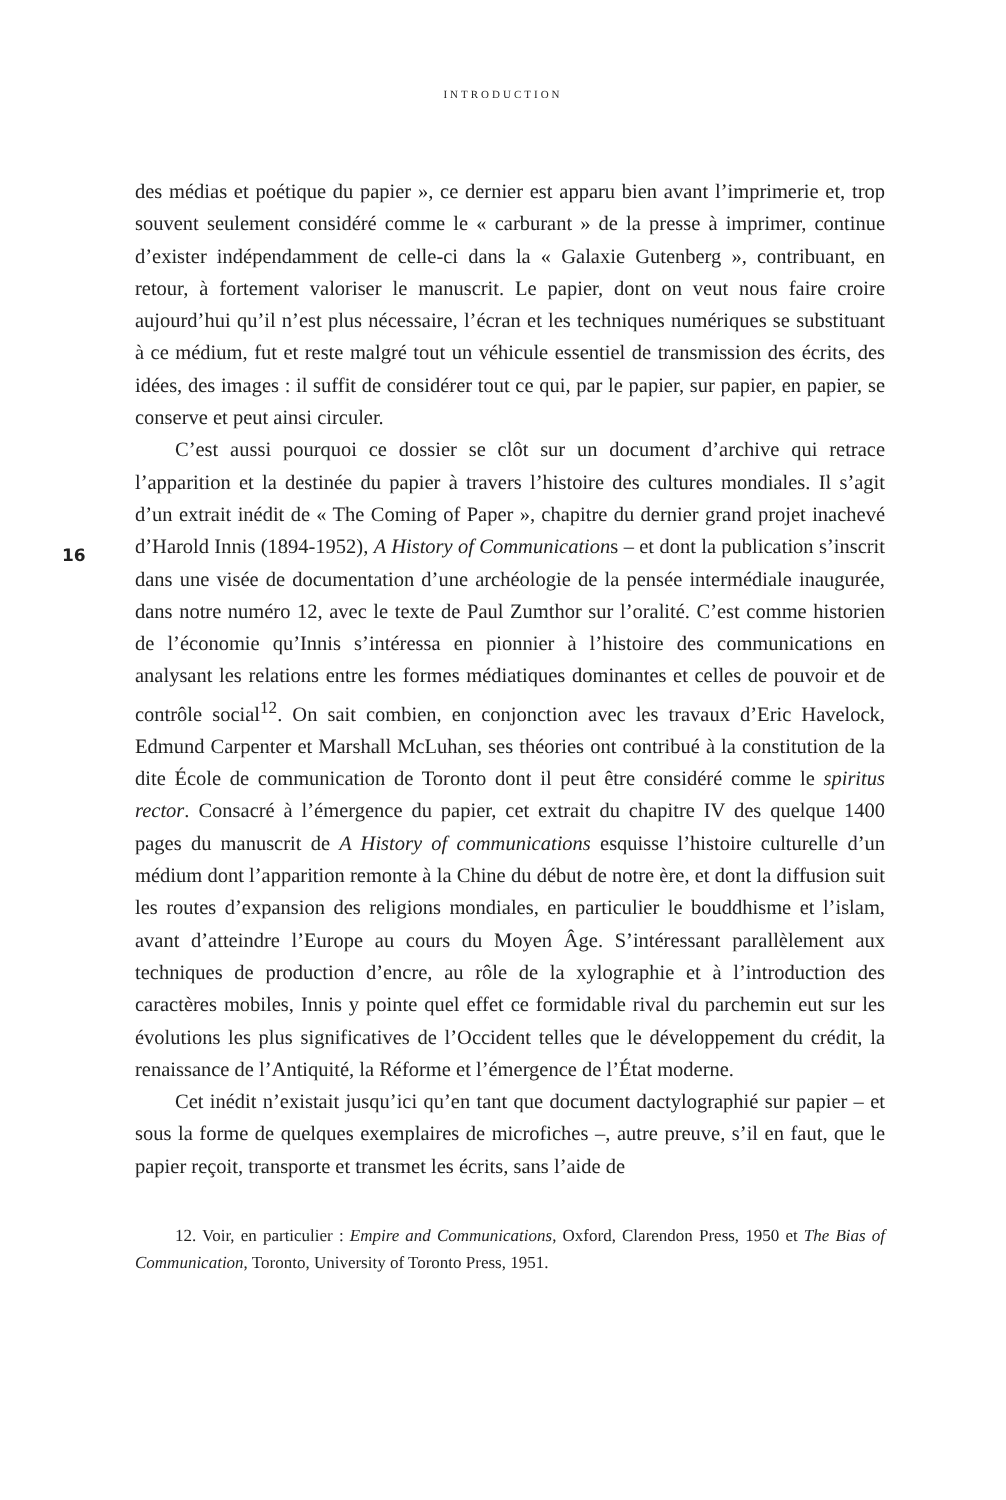INTRODUCTION
16
des médias et poétique du papier », ce dernier est apparu bien avant l’imprimerie et, trop souvent seulement considéré comme le « carburant » de la presse à imprimer, continue d’exister indépendamment de celle-ci dans la « Galaxie Gutenberg », contribuant, en retour, à fortement valoriser le manuscrit. Le papier, dont on veut nous faire croire aujourd’hui qu’il n’est plus nécessaire, l’écran et les techniques numériques se substituant à ce médium, fut et reste malgré tout un véhicule essentiel de transmission des écrits, des idées, des images : il suffit de considérer tout ce qui, par le papier, sur papier, en papier, se conserve et peut ainsi circuler.
C’est aussi pourquoi ce dossier se clôt sur un document d’archive qui retrace l’apparition et la destinée du papier à travers l’histoire des cultures mondiales. Il s’agit d’un extrait inédit de « The Coming of Paper », chapitre du dernier grand projet inachevé d’Harold Innis (1894-1952), A History of Communications – et dont la publication s’inscrit dans une visée de documentation d’une archéologie de la pensée intermédiale inaugurée, dans notre numéro 12, avec le texte de Paul Zumthor sur l’oralité. C’est comme historien de l’économie qu’Innis s’intéressa en pionnier à l’histoire des communications en analysant les relations entre les formes médiatiques dominantes et celles de pouvoir et de contrôle social<sup>12</sup>. On sait combien, en conjonction avec les travaux d’Eric Havelock, Edmund Carpenter et Marshall McLuhan, ses théories ont contribué à la constitution de la dite École de communication de Toronto dont il peut être considéré comme le spiritus rector. Consacré à l’émergence du papier, cet extrait du chapitre IV des quelque 1400 pages du manuscrit de A History of communications esquisse l’histoire culturelle d’un médium dont l’apparition remonte à la Chine du début de notre ère, et dont la diffusion suit les routes d’expansion des religions mondiales, en particulier le bouddhisme et l’islam, avant d’atteindre l’Europe au cours du Moyen Âge. S’intéressant parallèlement aux techniques de production d’encre, au rôle de la xylographie et à l’introduction des caractères mobiles, Innis y pointe quel effet ce formidable rival du parchemin eut sur les évolutions les plus significatives de l’Occident telles que le développement du crédit, la renaissance de l’Antiquité, la Réforme et l’émergence de l’État moderne.
Cet inédit n’existait jusqu’ici qu’en tant que document dactylographié sur papier – et sous la forme de quelques exemplaires de microfiches –, autre preuve, s’il en faut, que le papier reçoit, transporte et transmet les écrits, sans l’aide de
12. Voir, en particulier : Empire and Communications, Oxford, Clarendon Press, 1950 et The Bias of Communication, Toronto, University of Toronto Press, 1951.